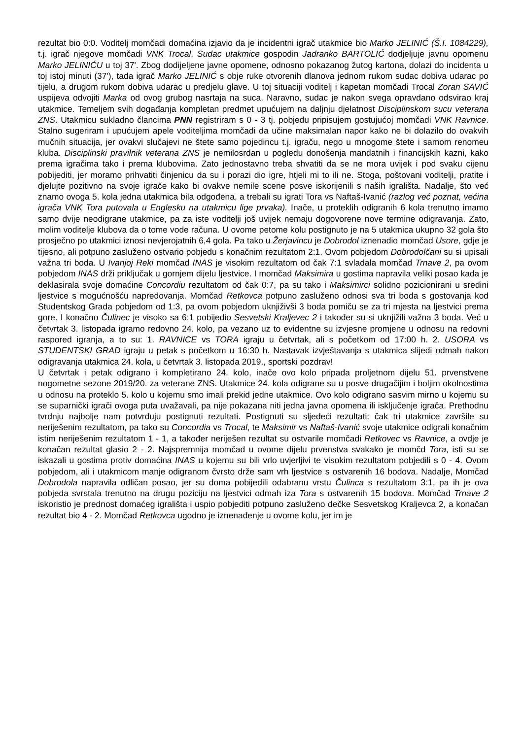rezultat bio 0:0. Voditelj momčadi domaćina izjavio da je incidentni igrač utakmice bio Marko JELINIĆ (Š.I. 1084229), t.j. igrač njegove momčadi VNK Trocal. Sudac utakmice gospodin Jadranko BARTOLIĆ dodjeljuje javnu opomenu Marko JELINIĆU u toj 37'. Zbog dodijeljene javne opomene, odnosno pokazanog žutog kartona, dolazi do incidenta u toj istoj minuti (37'), tada igrač Marko JELINIĆ s obje ruke otvorenih dlanova jednom rukom sudac dobiva udarac po tijelu, a drugom rukom dobiva udarac u predjelu glave. U toj situaciji voditelj i kapetan momčadi Trocal Zoran SAVIĆ uspijeva odvojiti Marka od ovog grubog nasrtaja na suca. Naravno, sudac je nakon svega opravdano odsvirao kraj utakmice. Temeljem svih događanja kompletan predmet upućujem na daljnju djelatnost Disciplinskom sucu veterana ZNS. Utakmicu sukladno člancima PNN registriram s 0 - 3 tj. pobjedu pripisujem gostujućoj momčadi VNK Ravnice. Stalno sugeriram i upućujem apele voditeljima momčadi da učine maksimalan napor kako ne bi dolazilo do ovakvih mučnih situacija, jer ovakvi slučajevi ne štete samo pojedincu t.j. igraču, nego u mnogome štete i samom renomeu kluba. Disciplinski pravilnik veterana ZNS je nemilosrdan u pogledu donošenja mandatnih i financijskih kazni, kako prema igračima tako i prema klubovima. Zato jednostavno treba shvatiti da se ne mora uvijek i pod svaku cijenu pobijediti, jer moramo prihvatiti činjenicu da su i porazi dio igre, htjeli mi to ili ne. Stoga, poštovani voditelji, pratite i djelujte pozitivno na svoje igrače kako bi ovakve nemile scene posve iskorijenili s naših igrališta. Nadalje, što već znamo ovoga 5. kola jedna utakmica bila odgođena, a trebali su igrati Tora vs Naftaš-Ivanić (razlog već poznat, većina igrača VNK Tora putovala u Englesku na utakmicu lige prvaka). Inače, u proteklih odigranih 6 kola trenutno imamo samo dvije neodigrane utakmice, pa za iste voditelji još uvijek nemaju dogovorene nove termine odigravanja. Zato, molim voditelje klubova da o tome vode računa. U ovome petome kolu postignuto je na 5 utakmica ukupno 32 gola što prosječno po utakmici iznosi nevjerojatnih 6,4 gola. Pa tako u Žerjavincu je Dobrodol iznenadio momčad Usore, gdje je tijesno, ali potpuno zasluženo ostvario pobjedu s konačnim rezultatom 2:1. Ovom pobjedom Dobrodolčani su si upisali važna tri boda. U Ivanjoj Reki momčad INAS je visokim rezultatom od čak 7:1 svladala momčad Trnave 2, pa ovom pobjedom INAS drži priključak u gornjem dijelu ljestvice. I momčad Maksimira u gostima napravila veliki posao kada je deklasirala svoje domaćine Concordiu rezultatom od čak 0:7, pa su tako i Maksimirci solidno pozicionirani u sredini ljestvice s mogućnošću napredovanja. Momčad Retkovca potpuno zasluženo odnosi sva tri boda s gostovanja kod Studentskog Grada pobjedom od 1:3, pa ovom pobjedom uknjiživši 3 boda pomiču se za tri mjesta na ljestvici prema gore. I konačno Čulinec je visoko sa 6:1 pobijedio Sesvetski Kraljevec 2 i također su si uknjižili važna 3 boda. Već u četvrtak 3. listopada igramo redovno 24. kolo, pa vezano uz to evidentne su izvjesne promjene u odnosu na redovni raspored igranja, a to su: 1. RAVNICE vs TORA igraju u četvrtak, ali s početkom od 17:00 h. 2. USORA vs STUDENTSKI GRAD igraju u petak s početkom u 16:30 h. Nastavak izvještavanja s utakmica slijedi odmah nakon odigravanja utakmica 24. kola, u četvrtak 3. listopada 2019., sportski pozdrav!
U četvrtak i petak odigrano i kompletirano 24. kolo, inače ovo kolo pripada proljetnom dijelu 51. prvenstvene nogometne sezone 2019/20. za veterane ZNS. Utakmice 24. kola odigrane su u posve drugačijim i boljim okolnostima u odnosu na proteklo 5. kolo u kojemu smo imali prekid jedne utakmice. Ovo kolo odigrano sasvim mirno u kojemu su se suparnički igrači ovoga puta uvažavali, pa nije pokazana niti jedna javna opomena ili isključenje igrača. Prethodnu tvrdnju najbolje nam potvrđuju postignuti rezultati. Postignuti su sljedeći rezultati: čak tri utakmice završile su neriješenim rezultatom, pa tako su Concordia vs Trocal, te Maksimir vs Naftaš-Ivanić svoje utakmice odigrali konačnim istim neriješenim rezultatom 1 - 1, a također neriješen rezultat su ostvarile momčadi Retkovec vs Ravnice, a ovdje je konačan rezultat glasio 2 - 2. Najspremnija momčad u ovome dijelu prvenstva svakako je momčd Tora, isti su se iskazali u gostima protiv domaćina INAS u kojemu su bili vrlo uvjerljivi te visokim rezultatom pobjedili s 0 - 4. Ovom pobjedom, ali i utakmicom manje odigranom čvrsto drže sam vrh ljestvice s ostvarenih 16 bodova. Nadalje, Momčad Dobrodola napravila odličan posao, jer su doma pobijedili odabranu vrstu Čulinca s rezultatom 3:1, pa ih je ova pobjeda svrstala trenutno na drugu poziciju na ljestvici odmah iza Tora s ostvarenih 15 bodova. Momčad Trnave 2 iskoristio je prednost domaćeg igrališta i uspio pobjediti potpuno zasluženo dečke Sesvetskog Kraljevca 2, a konačan rezultat bio 4 - 2. Momčad Retkovca ugodno je iznenađenje u ovome kolu, jer im je